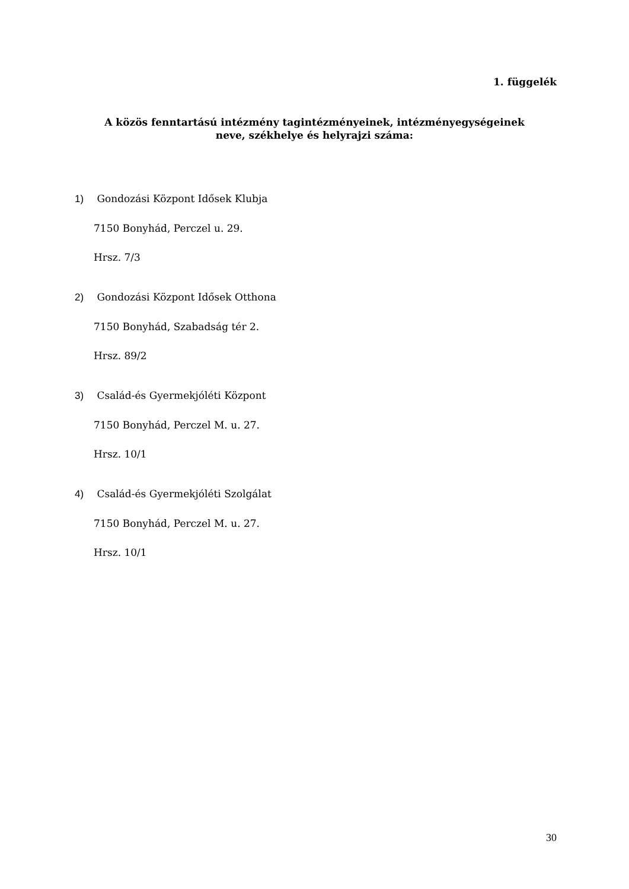1. függelék
A közös fenntartású intézmény tagintézményeinek, intézményegységeinek
neve, székhelye és helyrajzi száma:
1) Gondozási Központ Idősek Klubja
7150 Bonyhád, Perczel u. 29.
Hrsz. 7/3
2) Gondozási Központ Idősek Otthona
7150 Bonyhád, Szabadság tér 2.
Hrsz. 89/2
3) Család-és Gyermekjóléti Központ
7150 Bonyhád, Perczel M. u. 27.
Hrsz. 10/1
4) Család-és Gyermekjóléti Szolgálat
7150 Bonyhád, Perczel M. u. 27.
Hrsz. 10/1
30